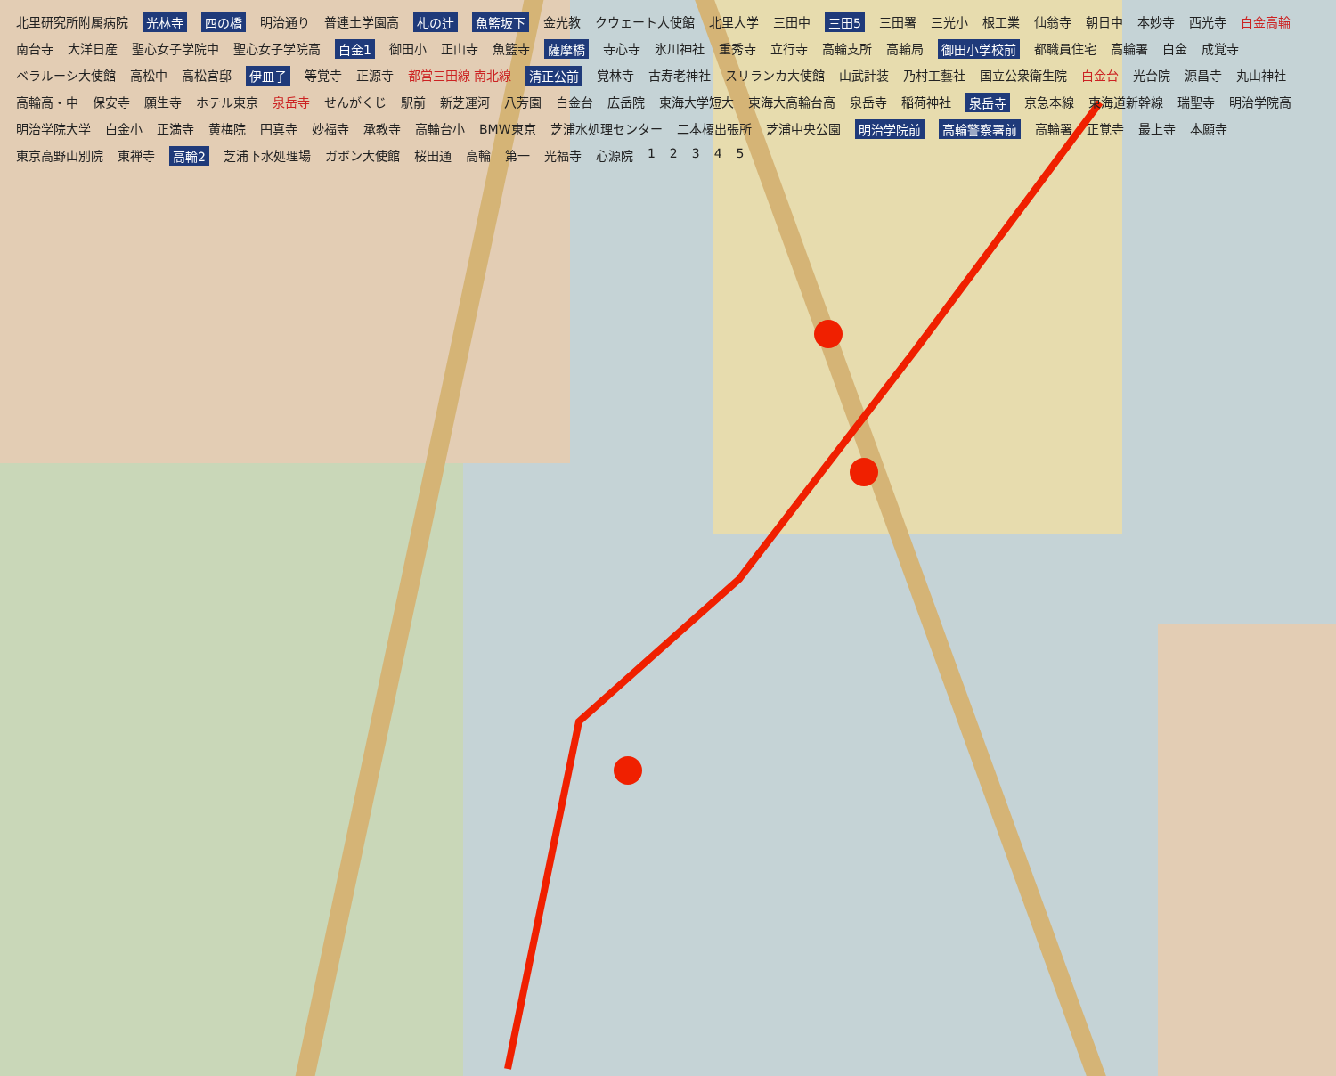北里研究所附属病院 光林寺 四の橋 明治通り 普連土学園高 札の辻 魚籃坂下 金光教 クウェート大使館 北里大学 三田中 三田5 三田署 三光小 根工業 仙翁寺 朝日中 本妙寺 西光寺 白金高輪 南台寺 大洋日産 聖心女子学院中 聖心女子学院高 白金1 御田小 正山寺 魚籃寺 薩摩橋 寺心寺 氷川神社 重秀寺 立行寺 高輪支所 高輪局 御田小学校前 都職員住宅 高輪署 白金 成覚寺 ベラルーシ大使館 高松中 高松宮邸 伊皿子 等覚寺 正源寺 都営三田線 南北線 清正公前 覚林寺 古寿老神社 スリランカ大使館 山武計装 乃村工藝社 国立公衆衛生院 白金台 光台院 源昌寺 丸山神社 高輪高・中 保安寺 願生寺 ホテル東京 泉岳寺 せんがくじ 駅前 新芝運河 八芳園 白金台 広岳院 東海大学短大 東海大高輪台高 泉岳寺 稲荷神社 泉岳寺 京急本線 東海道新幹線 瑞聖寺 明治学院高 明治学院大学 白金小 正満寺 黄梅院 円真寺 妙福寺 承教寺 高輪台小 BMW東京 芝浦水処理センター 二本榎出張所 芝浦中央公園 明治学院前 高輪警察署前 高輪署 正覚寺 最上寺 本願寺 東京高野山別院 東禅寺 高輪2 芝浦下水処理場 ガボン大使館 桜田通 高輪 第一 光福寺 心源院 12345